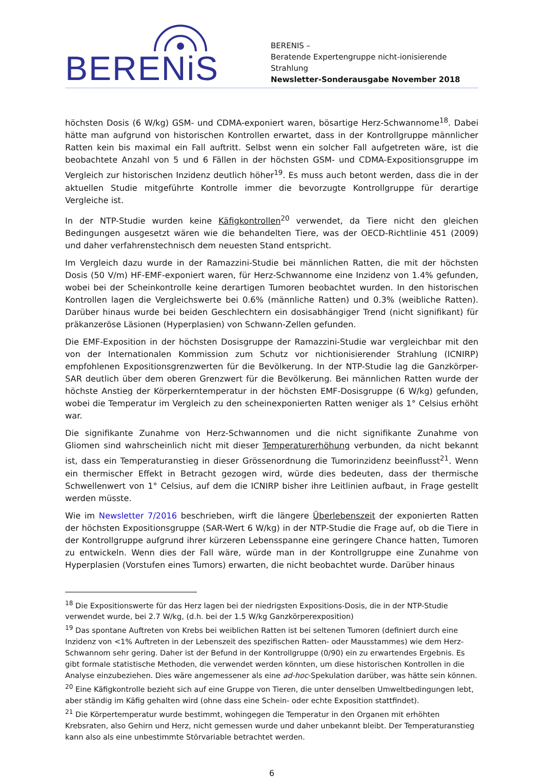BERENiS
BERENIS –
Beratende Expertengruppe nicht-ionisierende Strahlung
Newsletter-Sonderausgabe November 2018
höchsten Dosis (6 W/kg) GSM- und CDMA-exponiert waren, bösartige Herz-Schwannome<sup>18</sup>. Dabei hätte man aufgrund von historischen Kontrollen erwartet, dass in der Kontrollgruppe männlicher Ratten kein bis maximal ein Fall auftritt. Selbst wenn ein solcher Fall aufgetreten wäre, ist die beobachtete Anzahl von 5 und 6 Fällen in der höchsten GSM- und CDMA-Expositionsgruppe im Vergleich zur historischen Inzidenz deutlich höher<sup>19</sup>. Es muss auch betont werden, dass die in der aktuellen Studie mitgeführte Kontrolle immer die bevorzugte Kontrollgruppe für derartige Vergleiche ist.
In der NTP-Studie wurden keine Käfigkontrollen<sup>20</sup> verwendet, da Tiere nicht den gleichen Bedingungen ausgesetzt wären wie die behandelten Tiere, was der OECD-Richtlinie 451 (2009) und daher verfahrenstechnisch dem neuesten Stand entspricht.
Im Vergleich dazu wurde in der Ramazzini-Studie bei männlichen Ratten, die mit der höchsten Dosis (50 V/m) HF-EMF-exponiert waren, für Herz-Schwannome eine Inzidenz von 1.4% gefunden, wobei bei der Scheinkontrolle keine derartigen Tumoren beobachtet wurden. In den historischen Kontrollen lagen die Vergleichswerte bei 0.6% (männliche Ratten) und 0.3% (weibliche Ratten). Darüber hinaus wurde bei beiden Geschlechtern ein dosisabhängiger Trend (nicht signifikant) für präkanzeröse Läsionen (Hyperplasien) von Schwann-Zellen gefunden.
Die EMF-Exposition in der höchsten Dosisgruppe der Ramazzini-Studie war vergleichbar mit den von der Internationalen Kommission zum Schutz vor nichtionisierender Strahlung (ICNIRP) empfohlenen Expositionsgrenzwerten für die Bevölkerung. In der NTP-Studie lag die Ganzkörper-SAR deutlich über dem oberen Grenzwert für die Bevölkerung. Bei männlichen Ratten wurde der höchste Anstieg der Körperkerntemperatur in der höchsten EMF-Dosisgruppe (6 W/kg) gefunden, wobei die Temperatur im Vergleich zu den scheinexponierten Ratten weniger als 1° Celsius erhöht war.
Die signifikante Zunahme von Herz-Schwannomen und die nicht signifikante Zunahme von Gliomen sind wahrscheinlich nicht mit dieser Temperaturerhöhung verbunden, da nicht bekannt ist, dass ein Temperaturanstieg in dieser Grössenordnung die Tumorinzidenz beeinflusst<sup>21</sup>. Wenn ein thermischer Effekt in Betracht gezogen wird, würde dies bedeuten, dass der thermische Schwellenwert von 1° Celsius, auf dem die ICNIRP bisher ihre Leitlinien aufbaut, in Frage gestellt werden müsste.
Wie im Newsletter 7/2016 beschrieben, wirft die längere Überlebenszeit der exponierten Ratten der höchsten Expositionsgruppe (SAR-Wert 6 W/kg) in der NTP-Studie die Frage auf, ob die Tiere in der Kontrollgruppe aufgrund ihrer kürzeren Lebensspanne eine geringere Chance hatten, Tumoren zu entwickeln. Wenn dies der Fall wäre, würde man in der Kontrollgruppe eine Zunahme von Hyperplasien (Vorstufen eines Tumors) erwarten, die nicht beobachtet wurde. Darüber hinaus
<sup>18</sup> Die Expositionswerte für das Herz lagen bei der niedrigsten Expositions-Dosis, die in der NTP-Studie verwendet wurde, bei 2.7 W/kg, (d.h. bei der 1.5 W/kg Ganzkörperexposition)
<sup>19</sup> Das spontane Auftreten von Krebs bei weiblichen Ratten ist bei seltenen Tumoren (definiert durch eine Inzidenz von <1% Auftreten in der Lebenszeit des spezifischen Ratten- oder Mausstammes) wie dem Herz-Schwannom sehr gering. Daher ist der Befund in der Kontrollgruppe (0/90) ein zu erwartendes Ergebnis. Es gibt formale statistische Methoden, die verwendet werden könnten, um diese historischen Kontrollen in die Analyse einzubeziehen. Dies wäre angemessener als eine ad-hoc-Spekulation darüber, was hätte sein können.
<sup>20</sup> Eine Käfigkontrolle bezieht sich auf eine Gruppe von Tieren, die unter denselben Umweltbedingungen lebt, aber ständig im Käfig gehalten wird (ohne dass eine Schein- oder echte Exposition stattfindet).
<sup>21</sup> Die Körpertemperatur wurde bestimmt, wohingegen die Temperatur in den Organen mit erhöhten Krebsraten, also Gehirn und Herz, nicht gemessen wurde und daher unbekannt bleibt. Der Temperaturanstieg kann also als eine unbestimmte Störvariable betrachtet werden.
6